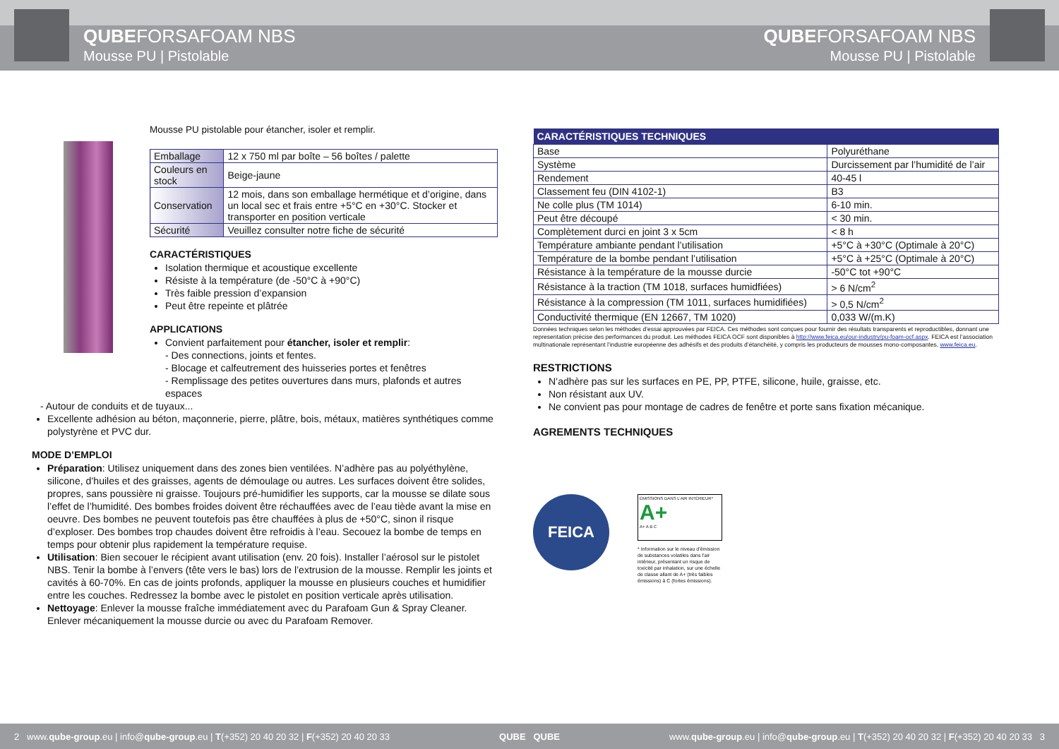QUBEFORSAFOAM NBS
Mousse PU | Pistolable
QUBEFORSAFOAM NBS
Mousse PU | Pistolable
Mousse PU pistolable pour étancher, isoler et remplir.
| Emballage | 12 x 750 ml par boîte – 56 boîtes / palette |
| Couleurs en stock | Beige-jaune |
| Conservation | 12 mois, dans son emballage hermétique et d’origine, dans un local sec et frais entre +5°C en +30°C. Stocker et transporter en position verticale |
| Sécurité | Veuillez consulter notre fiche de sécurité |
CARACTÉRISTIQUES
Isolation thermique et acoustique excellente
Résiste à la température (de -50°C à +90°C)
Très faible pression d’expansion
Peut être repeinte et plâtrée
APPLICATIONS
Convient parfaitement pour étancher, isoler et remplir:
- Des connections, joints et fentes.
- Blocage et calfeutrement des huisseries portes et fenêtres
- Remplissage des petites ouvertures dans murs, plafonds et autres espaces
- Autour de conduits et de tuyaux...
Excellente adhésion au béton, maçonnerie, pierre, plâtre, bois, métaux, matières synthétiques comme polystyrène et PVC dur.
MODE D’EMPLOI
Préparation: Utilisez uniquement dans des zones bien ventilées. N’adhère pas au polyéthylène, silicone, d’huiles et des graisses, agents de démoulage ou autres. Les surfaces doivent être solides, propres, sans poussière ni graisse. Toujours pré-humidifier les supports, car la mousse se dilate sous l’effet de l’humidité. Des bombes froides doivent être réchauffées avec de l’eau tiède avant la mise en oeuvre. Des bombes ne peuvent toutefois pas être chauffées à plus de +50°C, sinon il risque d’exploser. Des bombes trop chaudes doivent être refroidis à l’eau. Secouez la bombe de temps en temps pour obtenir plus rapidement la température requise.
Utilisation: Bien secouer le récipient avant utilisation (env. 20 fois). Installer l’aérosol sur le pistolet NBS. Tenir la bombe à l’envers (tête vers le bas) lors de l’extrusion de la mousse. Remplir les joints et cavités à 60-70%. En cas de joints profonds, appliquer la mousse en plusieurs couches et humidifier entre les couches. Redressez la bombe avec le pistolet en position verticale après utilisation.
Nettoyage: Enlever la mousse fraîche immédiatement avec du Parafoam Gun & Spray Cleaner. Enlever mécaniquement la mousse durcie ou avec du Parafoam Remover.
| CARACTÉRISTIQUES TECHNIQUES | |
| --- | --- |
| Base | Polyuréthane |
| Système | Durcissement par l’humidité de l’air |
| Rendement | 40-45 l |
| Classement feu (DIN 4102-1) | B3 |
| Ne colle plus (TM 1014) | 6-10 min. |
| Peut être découpé | < 30 min. |
| Complètement durci en joint 3 x 5cm | < 8 h |
| Température ambiante pendant l’utilisation | +5°C à +30°C (Optimale à 20°C) |
| Température de la bombe pendant l’utilisation | +5°C à +25°C (Optimale à 20°C) |
| Résistance à la température de la mousse durcie | -50°C tot +90°C |
| Résistance à la traction (TM 1018, surfaces humidfiées) | > 6 N/cm<sup>2</sup> |
| Résistance à la compression (TM 1011, surfaces humidifiées) | > 0,5 N/cm<sup>2</sup> |
| Conductivité thermique (EN 12667, TM 1020) | 0,033 W/(m.K) |
Données techniques selon les méthodes d’essai approuvées par FEICA. Ces méthodes sont conçues pour fournir des résultats transparents et reproductibles, donnant une representation précise des performances du produit. Les méthodes FEICA OCF sont disponibles à http://www.feica.eu/our-industry/pu-foam-ocf.aspx. FEICA est l’association multinationale représentant l’industrie européenne des adhésifs et des produits d’étanchéité, y compris les producteurs de mousses mono-composantes. www.feica.eu.
RESTRICTIONS
N’adhère pas sur les surfaces en PE, PP, PTFE, silicone, huile, graisse, etc.
Non résistant aux UV.
Ne convient pas pour montage de cadres de fenêtre et porte sans fixation mécanique.
AGREMENTS TECHNIQUES
FEICA
ÉMISSIONS DANS L’AIR INTÉRIEUR*
A+
A+ A B C
* Information sur le niveau d’émission de substances volatiles dans l’air intérieur, présentant un risque de toxicité par inhalation, sur une échelle de classe allant de A+ (très faibles émissions) à C (fortes émissions).
2 www.qube-group.eu | info@qube-group.eu | T(+352) 20 40 20 32 | F(+352) 20 40 20 33 QUBE QUBE www.qube-group.eu | info@qube-group.eu | T(+352) 20 40 20 32 | F(+352) 20 40 20 33 3